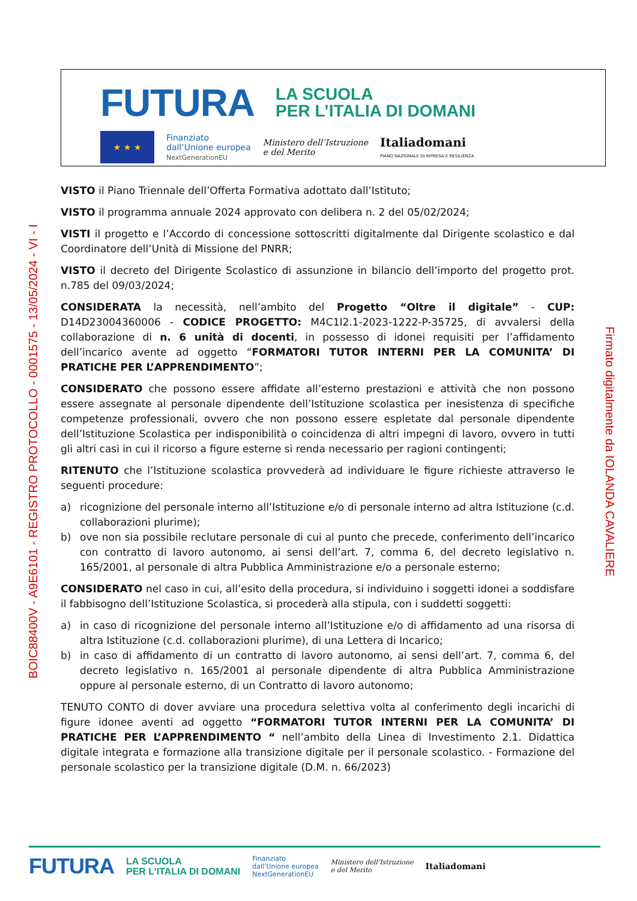FUTURA LA SCUOLA
PER L’ITALIA DI DOMANI
★ ★ ★
Finanziato
dall’Unione europea
NextGenerationEU
Ministero dell’Istruzione
e del Merito
Italiadomani
PIANO NAZIONALE DI RIPRESA E RESILIENZA
BOIC88400V - A9E6101 - REGISTRO PROTOCOLLO - 0001575 - 13/05/2024 - VI - I Firmato digitalmente da IOLANDA CAVALIERE
VISTO il Piano Triennale dell’Offerta Formativa adottato dall’Istituto;
VISTO il programma annuale 2024 approvato con delibera n. 2 del 05/02/2024;
VISTI il progetto e l’Accordo di concessione sottoscritti digitalmente dal Dirigente scolastico e dal Coordinatore dell’Unità di Missione del PNRR;
VISTO il decreto del Dirigente Scolastico di assunzione in bilancio dell’importo del progetto prot. n.785 del 09/03/2024;
CONSIDERATA la necessità, nell’ambito del Progetto “Oltre il digitale” - CUP: D14D23004360006 - CODICE PROGETTO: M4C1I2.1-2023-1222-P-35725, di avvalersi della collaborazione di n. 6 unità di docenti, in possesso di idonei requisiti per l’affidamento dell’incarico avente ad oggetto “FORMATORI TUTOR INTERNI PER LA COMUNITA’ DI PRATICHE PER L’APPRENDIMENTO”;
CONSIDERATO che possono essere affidate all’esterno prestazioni e attività che non possono essere assegnate al personale dipendente dell’Istituzione scolastica per inesistenza di specifiche competenze professionali, ovvero che non possono essere espletate dal personale dipendente dell’Istituzione Scolastica per indisponibilità o coincidenza di altri impegni di lavoro, ovvero in tutti gli altri casi in cui il ricorso a figure esterne si renda necessario per ragioni contingenti;
RITENUTO che l’Istituzione scolastica provvederà ad individuare le figure richieste attraverso le seguenti procedure:
a) ricognizione del personale interno all’Istituzione e/o di personale interno ad altra Istituzione (c.d. collaborazioni plurime);
b) ove non sia possibile reclutare personale di cui al punto che precede, conferimento dell’incarico con contratto di lavoro autonomo, ai sensi dell’art. 7, comma 6, del decreto legislativo n. 165/2001, al personale di altra Pubblica Amministrazione e/o a personale esterno;
CONSIDERATO nel caso in cui, all’esito della procedura, si individuino i soggetti idonei a soddisfare il fabbisogno dell’Istituzione Scolastica, si procederà alla stipula, con i suddetti soggetti:
a) in caso di ricognizione del personale interno all’Istituzione e/o di affidamento ad una risorsa di altra Istituzione (c.d. collaborazioni plurime), di una Lettera di Incarico;
b) in caso di affidamento di un contratto di lavoro autonomo, ai sensi dell’art. 7, comma 6, del decreto legislativo n. 165/2001 al personale dipendente di altra Pubblica Amministrazione oppure al personale esterno, di un Contratto di lavoro autonomo;
TENUTO CONTO di dover avviare una procedura selettiva volta al conferimento degli incarichi di figure idonee aventi ad oggetto “FORMATORI TUTOR INTERNI PER LA COMUNITA’ DI PRATICHE PER L’APPRENDIMENTO “ nell’ambito della Linea di Investimento 2.1. Didattica digitale integrata e formazione alla transizione digitale per il personale scolastico. - Formazione del personale scolastico per la transizione digitale (D.M. n. 66/2023)
FUTURA LA SCUOLA
PER L’ITALIA DI DOMANI Finanziato
dall’Unione europea
NextGenerationEU Ministero dell’Istruzione
e del Merito Italiadomani